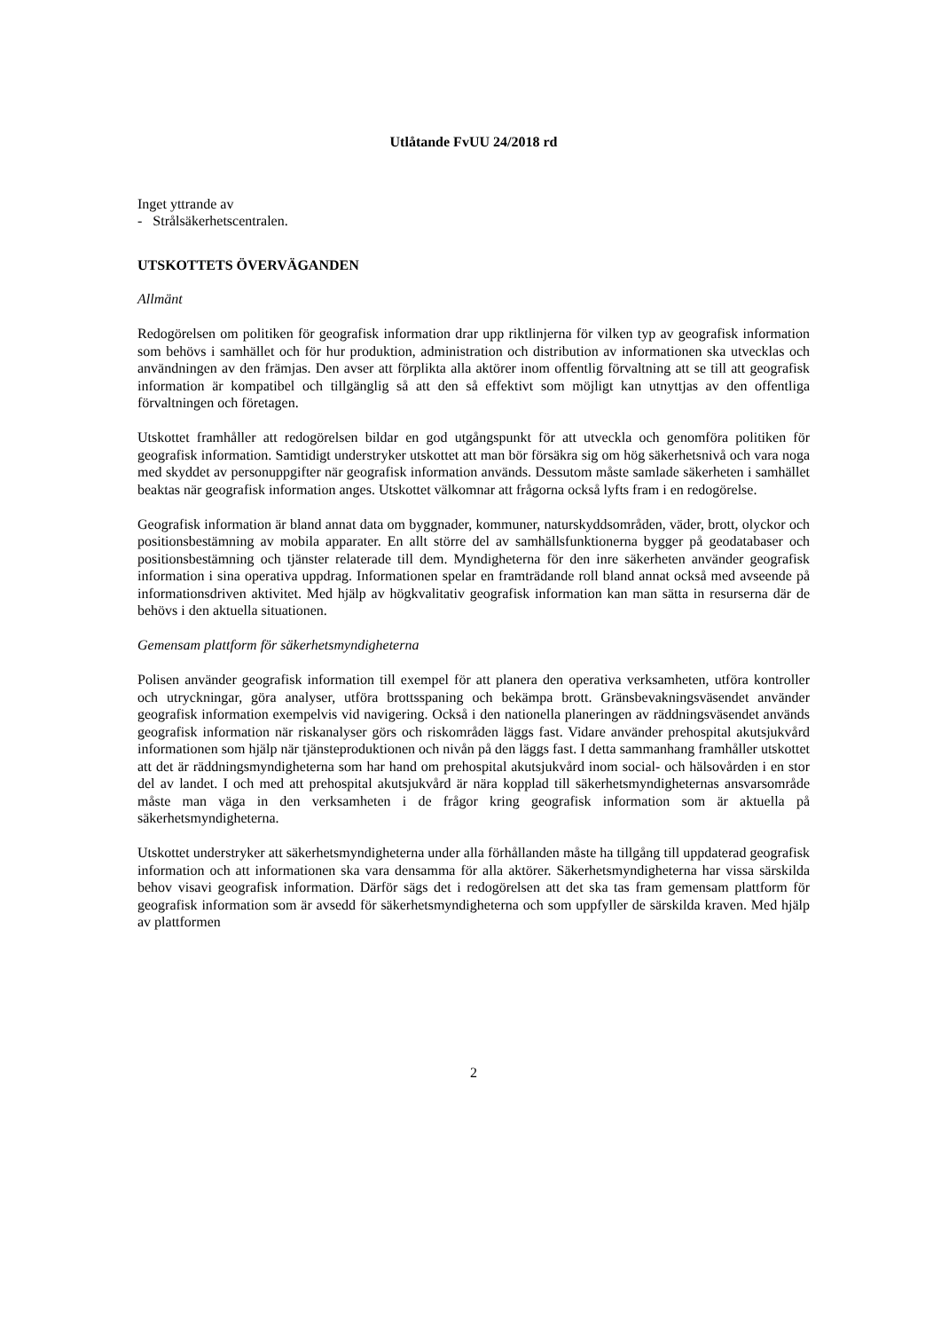Utlåtande FvUU 24/2018 rd
Inget yttrande av
- Strålsäkerhetscentralen.
UTSKOTTETS ÖVERVÄGANDEN
Allmänt
Redogörelsen om politiken för geografisk information drar upp riktlinjerna för vilken typ av geografisk information som behövs i samhället och för hur produktion, administration och distribution av informationen ska utvecklas och användningen av den främjas. Den avser att förplikta alla aktörer inom offentlig förvaltning att se till att geografisk information är kompatibel och tillgänglig så att den så effektivt som möjligt kan utnyttjas av den offentliga förvaltningen och företagen.
Utskottet framhåller att redogörelsen bildar en god utgångspunkt för att utveckla och genomföra politiken för geografisk information. Samtidigt understryker utskottet att man bör försäkra sig om hög säkerhetsnivå och vara noga med skyddet av personuppgifter när geografisk information används. Dessutom måste samlade säkerheten i samhället beaktas när geografisk information anges. Utskottet välkomnar att frågorna också lyfts fram i en redogörelse.
Geografisk information är bland annat data om byggnader, kommuner, naturskyddsområden, väder, brott, olyckor och positionsbestämning av mobila apparater. En allt större del av samhällsfunktionerna bygger på geodatabaser och positionsbestämning och tjänster relaterade till dem. Myndigheterna för den inre säkerheten använder geografisk information i sina operativa uppdrag. Informationen spelar en framträdande roll bland annat också med avseende på informationsdriven aktivitet. Med hjälp av högkvalitativ geografisk information kan man sätta in resurserna där de behövs i den aktuella situationen.
Gemensam plattform för säkerhetsmyndigheterna
Polisen använder geografisk information till exempel för att planera den operativa verksamheten, utföra kontroller och utryckningar, göra analyser, utföra brottsspaning och bekämpa brott. Gränsbevakningsväsendet använder geografisk information exempelvis vid navigering. Också i den nationella planeringen av räddningsväsendet används geografisk information när riskanalyser görs och riskområden läggs fast. Vidare använder prehospital akutsjukvård informationen som hjälp när tjänsteproduktionen och nivån på den läggs fast. I detta sammanhang framhåller utskottet att det är räddningsmyndigheterna som har hand om prehospital akutsjukvård inom social- och hälsovården i en stor del av landet. I och med att prehospital akutsjukvård är nära kopplad till säkerhetsmyndigheternas ansvarsområde måste man väga in den verksamheten i de frågor kring geografisk information som är aktuella på säkerhetsmyndigheterna.
Utskottet understryker att säkerhetsmyndigheterna under alla förhållanden måste ha tillgång till uppdaterad geografisk information och att informationen ska vara densamma för alla aktörer. Säkerhetsmyndigheterna har vissa särskilda behov visavi geografisk information. Därför sägs det i redogörelsen att det ska tas fram gemensam plattform för geografisk information som är avsedd för säkerhetsmyndigheterna och som uppfyller de särskilda kraven. Med hjälp av plattformen
2